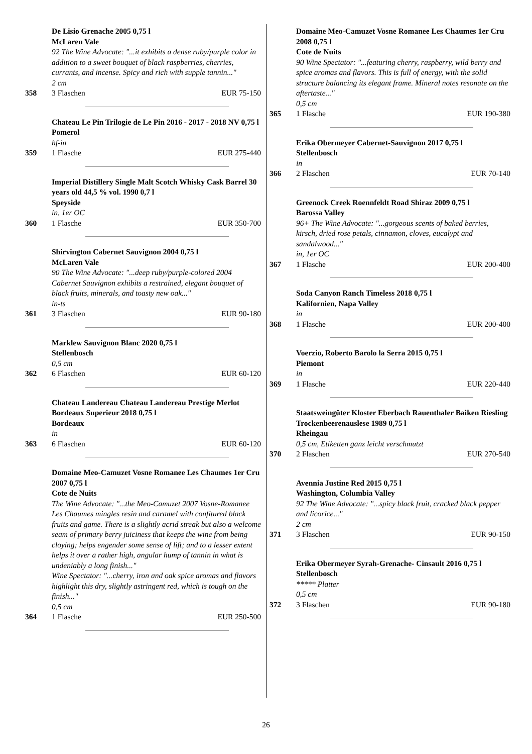De Lisio Grenache 2005 0,75 l
McLaren Vale
92 The Wine Advocate: "...it exhibits a dense ruby/purple color in addition to a sweet bouquet of black raspberries, cherries, currants, and incense. Spicy and rich with supple tannin..."
2 cm
358 3 Flaschen EUR 75-150
Chateau Le Pin Trilogie de Le Pin 2016 - 2017 - 2018 NV 0,75 l
Pomerol
hf-in
359 1 Flasche EUR 275-440
Imperial Distillery Single Malt Scotch Whisky Cask Barrel 30 years old 44,5 % vol. 1990 0,7 l
Speyside
in, 1er OC
360 1 Flasche EUR 350-700
Shirvington Cabernet Sauvignon 2004 0,75 l
McLaren Vale
90 The Wine Advocate: "...deep ruby/purple-colored 2004 Cabernet Sauvignon exhibits a restrained, elegant bouquet of black fruits, minerals, and toasty new oak..."
in-ts
361 3 Flaschen EUR 90-180
Marklew Sauvignon Blanc 2020 0,75 l
Stellenbosch
0,5 cm
362 6 Flaschen EUR 60-120
Chateau Landereau Chateau Landereau Prestige Merlot Bordeaux Superieur 2018 0,75 l
Bordeaux
in
363 6 Flaschen EUR 60-120
Domaine Meo-Camuzet Vosne Romanee Les Chaumes 1er Cru 2007 0,75 l
Cote de Nuits
The Wine Advocate: "...the Meo-Camuzet 2007 Vosne-Romanee Les Chaumes mingles resin and caramel with confitured black fruits and game. There is a slightly acrid streak but also a welcome seam of primary berry juiciness that keeps the wine from being cloying; helps engender some sense of lift; and to a lesser extent helps it over a rather high, angular hump of tannin in what is undeniably a long finish..."
Wine Spectator: "...cherry, iron and oak spice aromas and flavors highlight this dry, slightly astringent red, which is tough on the finish..."
0,5 cm
364 1 Flasche EUR 250-500
Domaine Meo-Camuzet Vosne Romanee Les Chaumes 1er Cru 2008 0,75 l
Cote de Nuits
90 Wine Spectator: "...featuring cherry, raspberry, wild berry and spice aromas and flavors. This is full of energy, with the solid structure balancing its elegant frame. Mineral notes resonate on the aftertaste..."
0,5 cm
365 1 Flasche EUR 190-380
Erika Obermeyer Cabernet-Sauvignon 2017 0,75 l
Stellenbosch
in
366 2 Flaschen EUR 70-140
Greenock Creek Roennfeldt Road Shiraz 2009 0,75 l
Barossa Valley
96+ The Wine Advocate: "...gorgeous scents of baked berries, kirsch, dried rose petals, cinnamon, cloves, eucalypt and sandalwood..."
in, 1er OC
367 1 Flasche EUR 200-400
Soda Canyon Ranch Timeless 2018 0,75 l
Kalifornien, Napa Valley
in
368 1 Flasche EUR 200-400
Voerzio, Roberto Barolo la Serra 2015 0,75 l
Piemont
in
369 1 Flasche EUR 220-440
Staatsweingüter Kloster Eberbach Rauenthaler Baiken Riesling Trockenbeerenauslese 1989 0,75 l
Rheingau
0,5 cm, Etiketten ganz leicht verschmutzt
370 2 Flaschen EUR 270-540
Avennia Justine Red 2015 0,75 l
Washington, Columbia Valley
92 The Wine Advocate: "...spicy black fruit, cracked black pepper and licorice..."
2 cm
371 3 Flaschen EUR 90-150
Erika Obermeyer Syrah-Grenache- Cinsault 2016 0,75 l
Stellenbosch
***** Platter
0,5 cm
372 3 Flaschen EUR 90-180
26